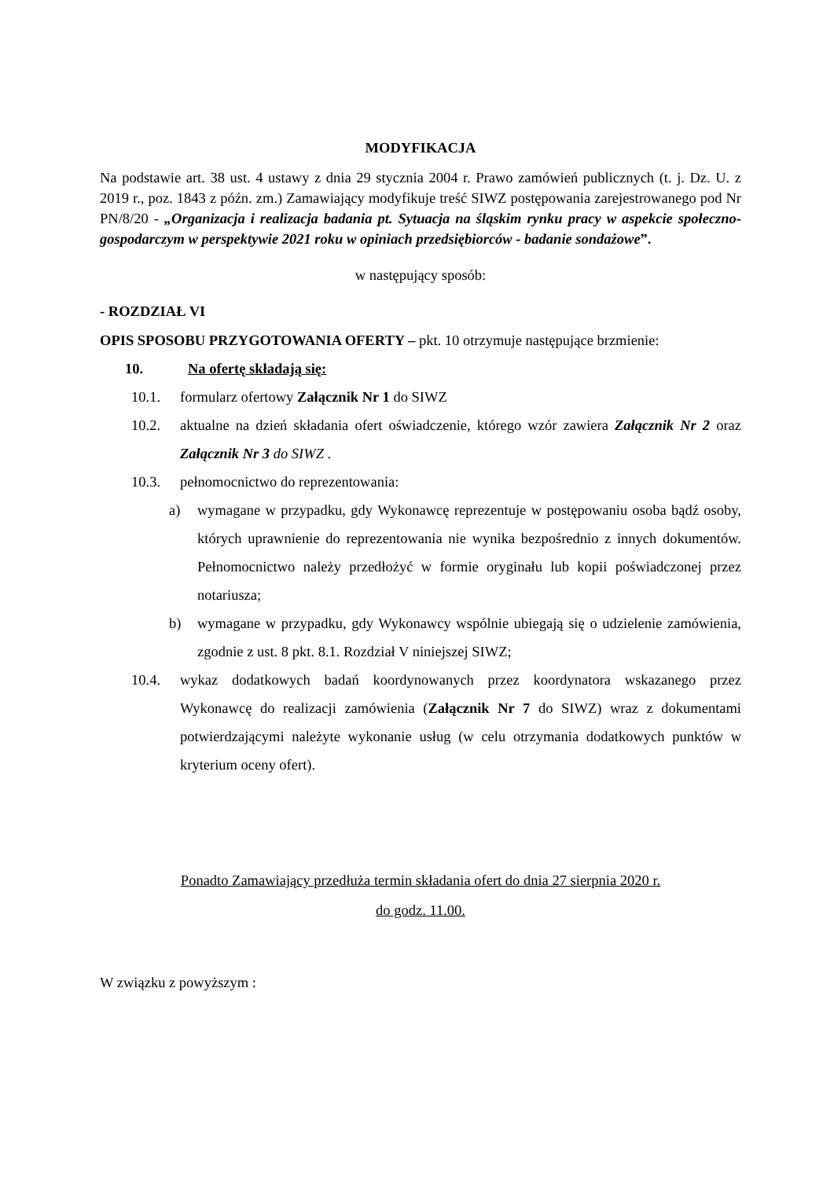MODYFIKACJA
Na podstawie art. 38 ust. 4 ustawy z dnia 29 stycznia 2004 r. Prawo zamówień publicznych (t. j. Dz. U. z 2019 r., poz. 1843 z późn. zm.) Zamawiający modyfikuje treść SIWZ postępowania zarejestrowanego pod Nr PN/8/20 - „Organizacja i realizacja badania pt. Sytuacja na śląskim rynku pracy w aspekcie społeczno-gospodarczym w perspektywie 2021 roku w opiniach przedsiębiorców - badanie sondażowe”.
w następujący sposób:
- ROZDZIAŁ VI
OPIS SPOSOBU PRZYGOTOWANIA OFERTY – pkt. 10 otrzymuje następujące brzmienie:
10. Na ofertę składają się:
10.1. formularz ofertowy Załącznik Nr 1 do SIWZ
10.2. aktualne na dzień składania ofert oświadczenie, którego wzór zawiera Załącznik Nr 2 oraz Załącznik Nr 3 do SIWZ .
10.3. pełnomocnictwo do reprezentowania:
a) wymagane w przypadku, gdy Wykonawcę reprezentuje w postępowaniu osoba bądź osoby, których uprawnienie do reprezentowania nie wynika bezpośrednio z innych dokumentów. Pełnomocnictwo należy przedłożyć w formie oryginału lub kopii poświadczonej przez notariusza;
b) wymagane w przypadku, gdy Wykonawcy wspólnie ubiegają się o udzielenie zamówienia, zgodnie z ust. 8 pkt. 8.1. Rozdział V niniejszej SIWZ;
10.4. wykaz dodatkowych badań koordynowanych przez koordynatora wskazanego przez Wykonawcę do realizacji zamówienia (Załącznik Nr 7 do SIWZ) wraz z dokumentami potwierdzającymi należyte wykonanie usług (w celu otrzymania dodatkowych punktów w kryterium oceny ofert).
Ponadto Zamawiający przedłuża termin składania ofert do dnia 27 sierpnia 2020 r.
do godz. 11.00.
W związku z powyższym :